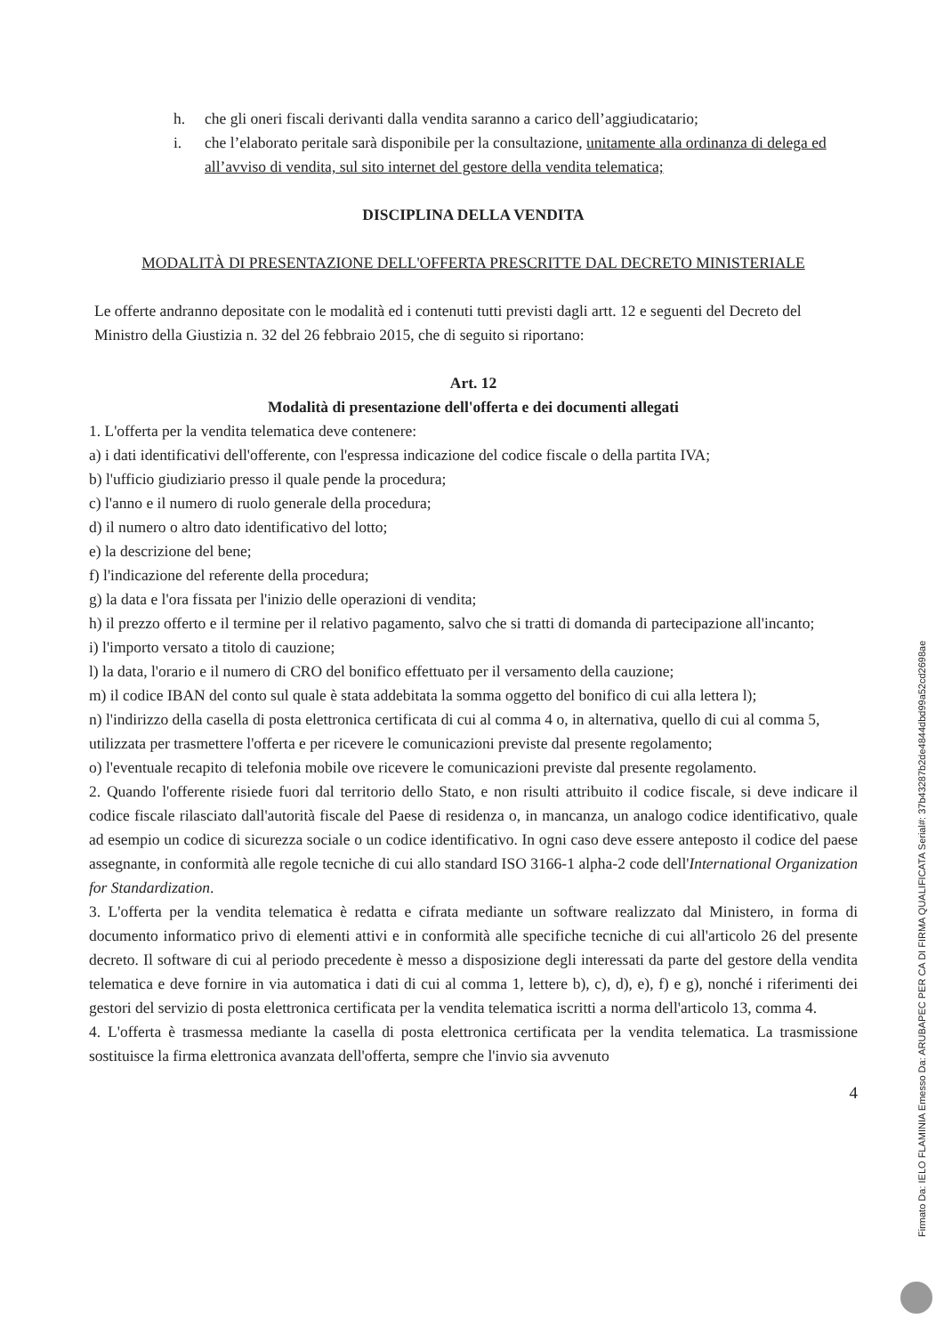h. che gli oneri fiscali derivanti dalla vendita saranno a carico dell’aggiudicatario;
i. che l’elaborato peritale sarà disponibile per la consultazione, unitamente alla ordinanza di delega ed all’avviso di vendita, sul sito internet del gestore della vendita telematica;
DISCIPLINA DELLA VENDITA
MODALITÀ DI PRESENTAZIONE DELL'OFFERTA PRESCRITTE DAL DECRETO MINISTERIALE
Le offerte andranno depositate con le modalità ed i contenuti tutti previsti dagli artt. 12 e seguenti del Decreto del Ministro della Giustizia n. 32 del 26 febbraio 2015, che di seguito si riportano:
Art. 12
Modalità di presentazione dell'offerta e dei documenti allegati
1. L'offerta per la vendita telematica deve contenere:
a) i dati identificativi dell'offerente, con l'espressa indicazione del codice fiscale o della partita IVA;
b) l'ufficio giudiziario presso il quale pende la procedura;
c) l'anno e il numero di ruolo generale della procedura;
d) il numero o altro dato identificativo del lotto;
e) la descrizione del bene;
f) l'indicazione del referente della procedura;
g) la data e l'ora fissata per l'inizio delle operazioni di vendita;
h) il prezzo offerto e il termine per il relativo pagamento, salvo che si tratti di domanda di partecipazione all'incanto;
i) l'importo versato a titolo di cauzione;
l) la data, l'orario e il numero di CRO del bonifico effettuato per il versamento della cauzione;
m) il codice IBAN del conto sul quale è stata addebitata la somma oggetto del bonifico di cui alla lettera l);
n) l'indirizzo della casella di posta elettronica certificata di cui al comma 4 o, in alternativa, quello di cui al comma 5, utilizzata per trasmettere l'offerta e per ricevere le comunicazioni previste dal presente regolamento;
o) l'eventuale recapito di telefonia mobile ove ricevere le comunicazioni previste dal presente regolamento.
2. Quando l'offerente risiede fuori dal territorio dello Stato, e non risulti attribuito il codice fiscale, si deve indicare il codice fiscale rilasciato dall'autorità fiscale del Paese di residenza o, in mancanza, un analogo codice identificativo, quale ad esempio un codice di sicurezza sociale o un codice identificativo. In ogni caso deve essere anteposto il codice del paese assegnante, in conformità alle regole tecniche di cui allo standard ISO 3166-1 alpha-2 code dell'International Organization for Standardization.
3. L'offerta per la vendita telematica è redatta e cifrata mediante un software realizzato dal Ministero, in forma di documento informatico privo di elementi attivi e in conformità alle specifiche tecniche di cui all'articolo 26 del presente decreto. Il software di cui al periodo precedente è messo a disposizione degli interessati da parte del gestore della vendita telematica e deve fornire in via automatica i dati di cui al comma 1, lettere b), c), d), e), f) e g), nonché i riferimenti dei gestori del servizio di posta elettronica certificata per la vendita telematica iscritti a norma dell'articolo 13, comma 4.
4. L'offerta è trasmessa mediante la casella di posta elettronica certificata per la vendita telematica. La trasmissione sostituisce la firma elettronica avanzata dell'offerta, sempre che l'invio sia avvenuto
4
Firmato Da: IELO FLAMINIA Emesso Da: ARUBAPEC PER CA DI FIRMA QUALIFICATA Serial#: 37b43287b2de4844dbd99a52cd2698ae